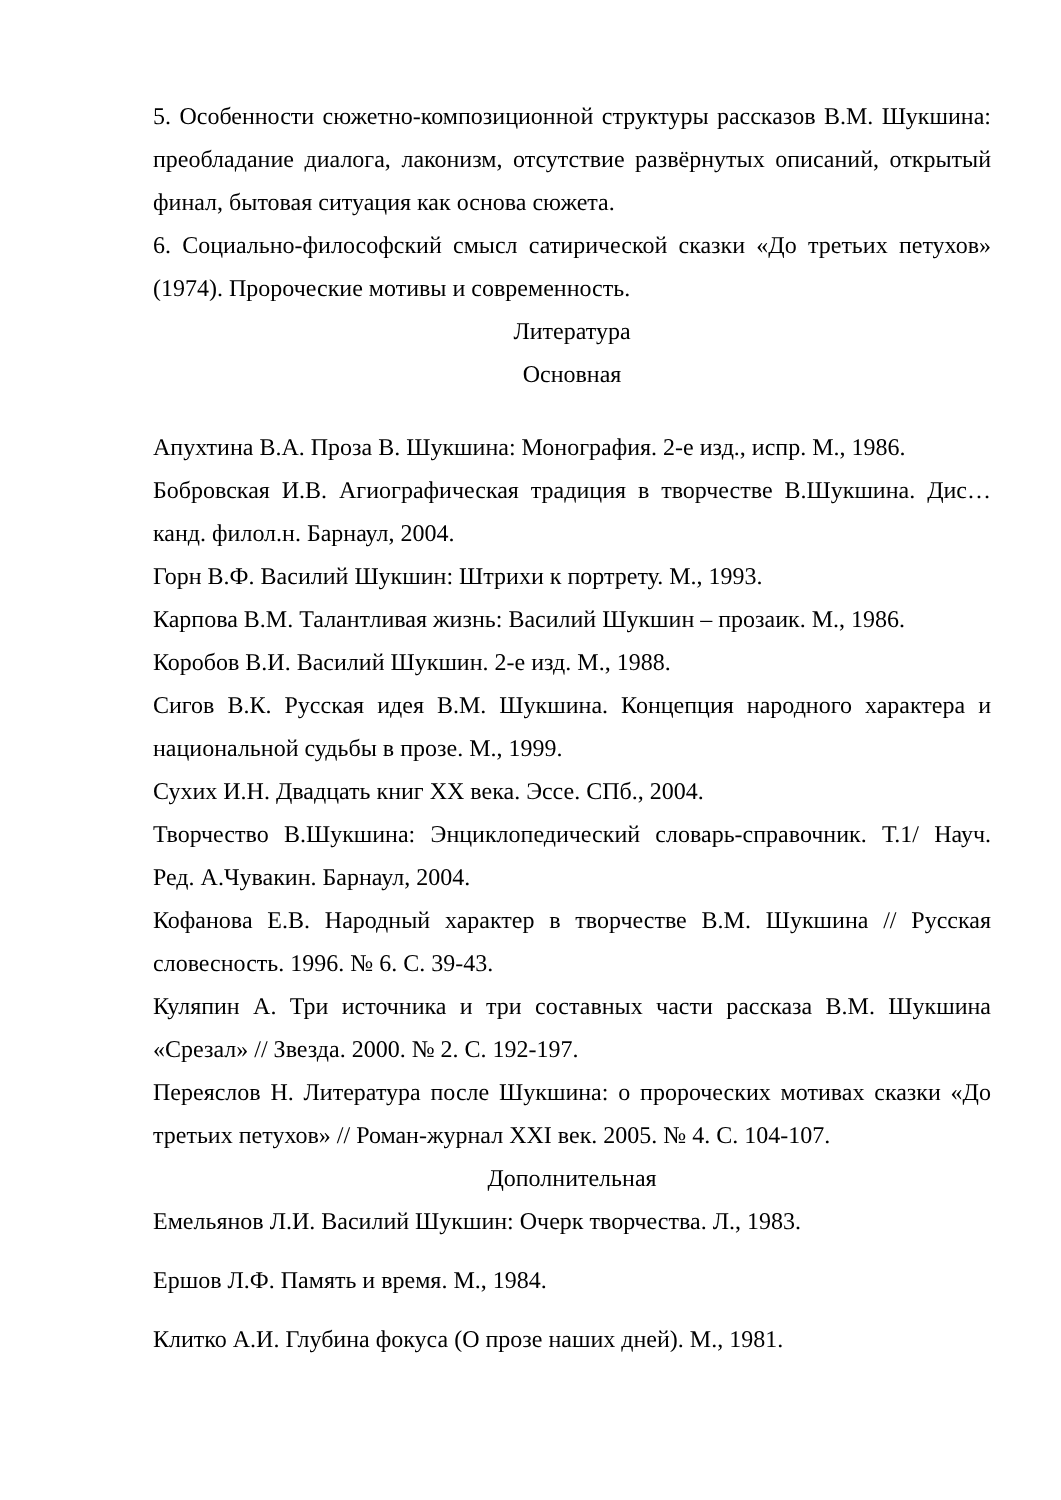5. Особенности сюжетно-композиционной структуры рассказов В.М. Шукшина: преобладание диалога, лаконизм, отсутствие развёрнутых описаний, открытый финал, бытовая ситуация как основа сюжета.
6. Социально-философский смысл сатирической сказки «До третьих петухов» (1974). Пророческие мотивы и современность.
Литература
Основная
Апухтина В.А. Проза В. Шукшина: Монография. 2-е изд., испр. М., 1986.
Бобровская И.В. Агиографическая традиция в творчестве В.Шукшина. Дис…канд. филол.н. Барнаул, 2004.
Горн В.Ф. Василий Шукшин: Штрихи к портрету. М., 1993.
Карпова В.М. Талантливая жизнь: Василий Шукшин – прозаик. М., 1986.
Коробов В.И. Василий Шукшин. 2-е изд. М., 1988.
Сигов В.К. Русская идея В.М. Шукшина. Концепция народного характера и национальной судьбы в прозе. М., 1999.
Сухих И.Н. Двадцать книг XX века. Эссе. СПб., 2004.
Творчество В.Шукшина: Энциклопедический словарь-справочник. Т.1/ Науч. Ред. А.Чувакин. Барнаул, 2004.
Кофанова Е.В. Народный характер в творчестве В.М. Шукшина // Русская словесность. 1996. № 6. С. 39-43.
Куляпин А. Три источника и три составных части рассказа В.М. Шукшина «Срезал» // Звезда. 2000. № 2. С. 192-197.
Переяслов Н. Литература после Шукшина: о пророческих мотивах сказки «До третьих петухов» // Роман-журнал XXI век. 2005. № 4. С. 104-107.
Дополнительная
Емельянов Л.И. Василий Шукшин: Очерк творчества. Л., 1983.
Ершов Л.Ф. Память и время. М., 1984.
Клитко А.И. Глубина фокуса (О прозе наших дней). М., 1981.